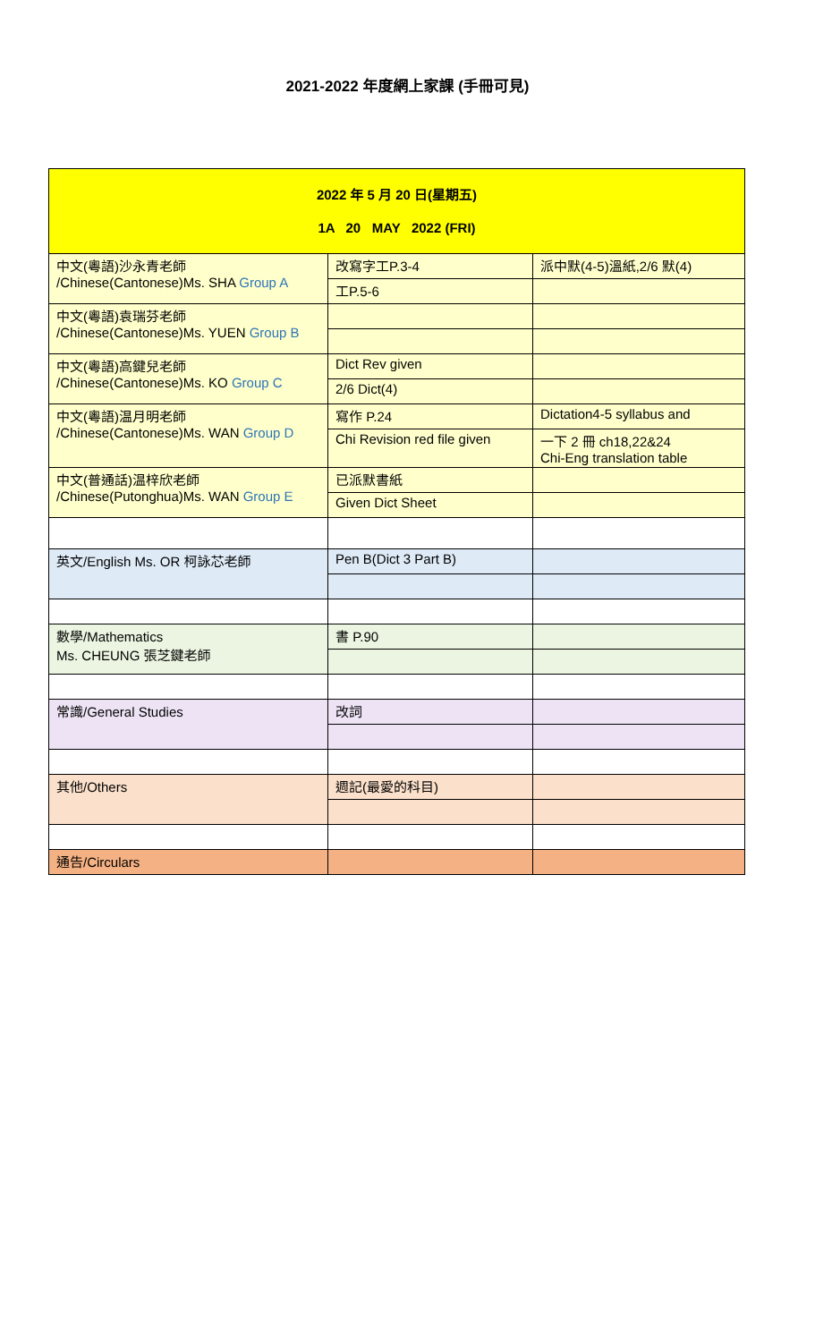2021-2022 年度網上家課 (手冊可見)
| 2022 年 5 月 20 日(星期五) 1A 20 MAY 2022 (FRI) | | |
| --- | --- | --- |
| 中文(粵語)沙永青老師 /Chinese(Cantonese)Ms. SHA Group A | 改寫字工P.3-4 | 派中默(4-5)溫紙,2/6 默(4) |
| | 工P.5-6 | |
| 中文(粵語)袁瑞芬老師 /Chinese(Cantonese)Ms. YUEN Group B | | |
| 中文(粵語)高鍵兒老師 /Chinese(Cantonese)Ms. KO Group C | Dict Rev given | |
| | 2/6 Dict(4) | |
| 中文(粵語)温月明老師 /Chinese(Cantonese)Ms. WAN Group D | 寫作 P.24 | Dictation4-5 syllabus and |
| | Chi Revision red file given | 一下 2 冊 ch18,22&24 Chi-Eng translation table |
| 中文(普通話)温梓欣老師 /Chinese(Putonghua)Ms. WAN Group E | 已派默書紙 | |
| | Given Dict Sheet | |
| 英文/English Ms. OR 柯詠芯老師 | Pen B(Dict 3 Part B) | |
| 數學/Mathematics Ms. CHEUNG 張芝鍵老師 | 書 P.90 | |
| 常識/General Studies | 改詞 | |
| 其他/Others | 週記(最愛的科目) | |
| 通告/Circulars | | |